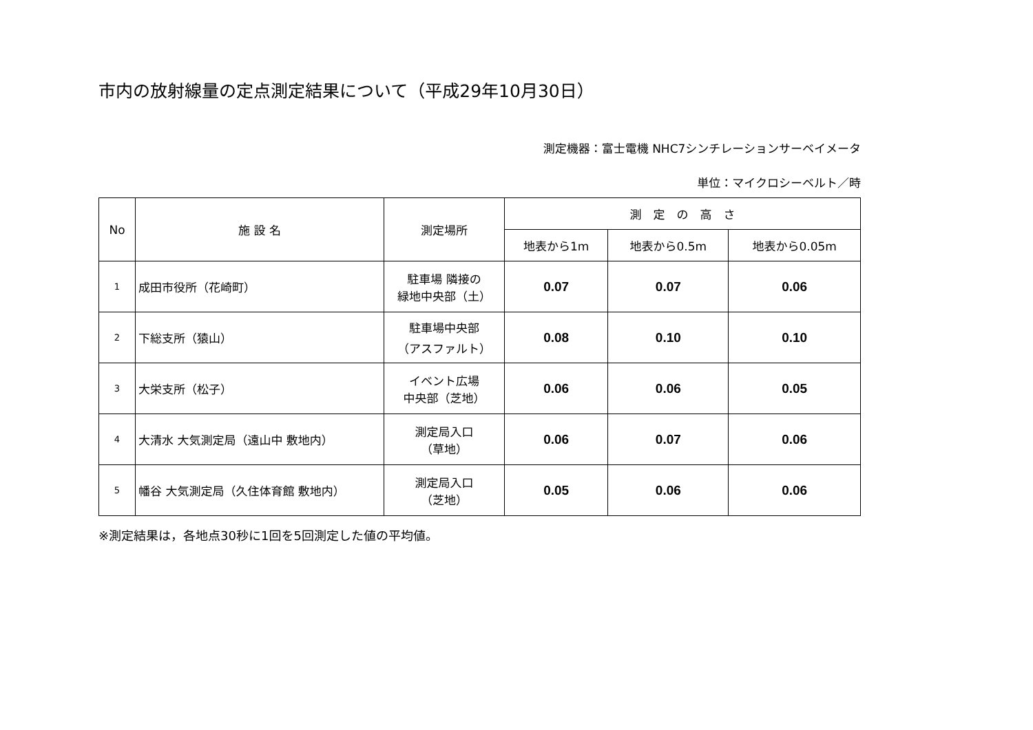市内の放射線量の定点測定結果について（平成29年10月30日）
測定機器：富士電機 NHC7シンチレーションサーベイメータ
単位：マイクロシーベルト／時
| No | 施 設 名 | 測定場所 | 測 定 の 高 さ | | |
| --- | --- | --- | --- | --- | --- |
| | | | 地表から1m | 地表から0.5m | 地表から0.05m |
| 1 | 成田市役所（花崎町） | 駐車場 隣接の 緑地中央部（土） | 0.07 | 0.07 | 0.06 |
| 2 | 下総支所（猿山） | 駐車場中央部 （アスファルト） | 0.08 | 0.10 | 0.10 |
| 3 | 大栄支所（松子） | イベント広場 中央部（芝地） | 0.06 | 0.06 | 0.05 |
| 4 | 大清水 大気測定局（遠山中 敷地内） | 測定局入口 （草地） | 0.06 | 0.07 | 0.06 |
| 5 | 幡谷 大気測定局（久住体育館 敷地内） | 測定局入口 （芝地） | 0.05 | 0.06 | 0.06 |
※測定結果は，各地点30秒に1回を5回測定した値の平均値。